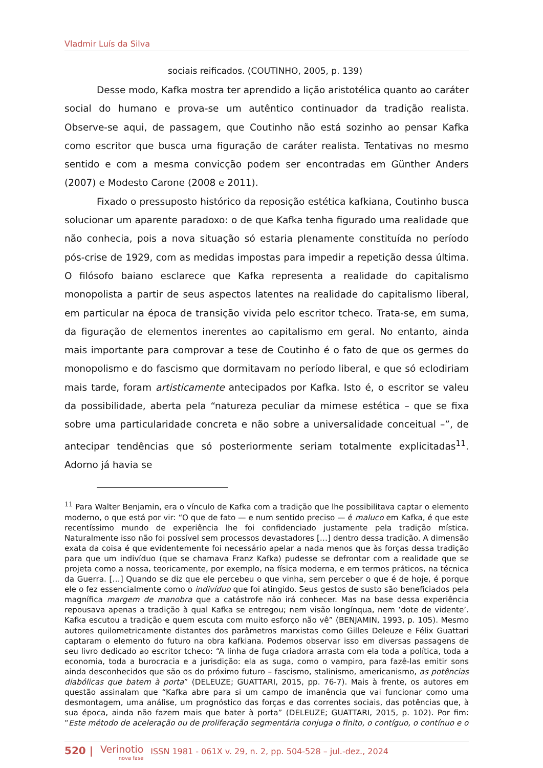Vladmir Luís da Silva
sociais reificados. (COUTINHO, 2005, p. 139)
Desse modo, Kafka mostra ter aprendido a lição aristotélica quanto ao caráter social do humano e prova-se um autêntico continuador da tradição realista. Observe-se aqui, de passagem, que Coutinho não está sozinho ao pensar Kafka como escritor que busca uma figuração de caráter realista. Tentativas no mesmo sentido e com a mesma convicção podem ser encontradas em Günther Anders (2007) e Modesto Carone (2008 e 2011).
Fixado o pressuposto histórico da reposição estética kafkiana, Coutinho busca solucionar um aparente paradoxo: o de que Kafka tenha figurado uma realidade que não conhecia, pois a nova situação só estaria plenamente constituída no período pós-crise de 1929, com as medidas impostas para impedir a repetição dessa última. O filósofo baiano esclarece que Kafka representa a realidade do capitalismo monopolista a partir de seus aspectos latentes na realidade do capitalismo liberal, em particular na época de transição vivida pelo escritor tcheco. Trata-se, em suma, da figuração de elementos inerentes ao capitalismo em geral. No entanto, ainda mais importante para comprovar a tese de Coutinho é o fato de que os germes do monopolismo e do fascismo que dormitavam no período liberal, e que só eclodiriam mais tarde, foram artisticamente antecipados por Kafka. Isto é, o escritor se valeu da possibilidade, aberta pela “natureza peculiar da mimese estética – que se fixa sobre uma particularidade concreta e não sobre a universalidade conceitual –”, de antecipar tendências que só posteriormente seriam totalmente explicitadas<sup>11</sup>. Adorno já havia se
<sup>11</sup> Para Walter Benjamin, era o vínculo de Kafka com a tradição que lhe possibilitava captar o elemento moderno, o que está por vir: “O que de fato — e num sentido preciso — é maluco em Kafka, é que este recentíssimo mundo de experiência lhe foi confidenciado justamente pela tradição mística. Naturalmente isso não foi possível sem processos devastadores […] dentro dessa tradição. A dimensão exata da coisa é que evidentemente foi necessário apelar a nada menos que às forças dessa tradição para que um indivíduo (que se chamava Franz Kafka) pudesse se defrontar com a realidade que se projeta como a nossa, teoricamente, por exemplo, na física moderna, e em termos práticos, na técnica da Guerra. […] Quando se diz que ele percebeu o que vinha, sem perceber o que é de hoje, é porque ele o fez essencialmente como o indivíduo que foi atingido. Seus gestos de susto são beneficiados pela magnífica margem de manobra que a catástrofe não irá conhecer. Mas na base dessa experiência repousava apenas a tradição à qual Kafka se entregou; nem visão longínqua, nem ‘dote de vidente’. Kafka escutou a tradição e quem escuta com muito esforço não vê” (BENJAMIN, 1993, p. 105). Mesmo autores quilometricamente distantes dos parâmetros marxistas como Gilles Deleuze e Félix Guattari captaram o elemento do futuro na obra kafkiana. Podemos observar isso em diversas passagens de seu livro dedicado ao escritor tcheco: “A linha de fuga criadora arrasta com ela toda a política, toda a economia, toda a burocracia e a jurisdição: ela as suga, como o vampiro, para fazê-las emitir sons ainda desconhecidos que são os do próximo futuro – fascismo, stalinismo, americanismo, as potências diabólicas que batem à porta” (DELEUZE; GUATTARI, 2015, pp. 76-7). Mais à frente, os autores em questão assinalam que “Kafka abre para si um campo de imanência que vai funcionar como uma desmontagem, uma análise, um prognóstico das forças e das correntes sociais, das potências que, à sua época, ainda não fazem mais que bater à porta” (DELEUZE; GUATTARI, 2015, p. 102). Por fim: “Este método de aceleração ou de proliferação segmentária conjuga o finito, o contíguo, o contínuo e o
520 | Verinotio
nova fase ISSN 1981 - 061X v. 29, n. 2, pp. 504-528 – jul.-dez., 2024